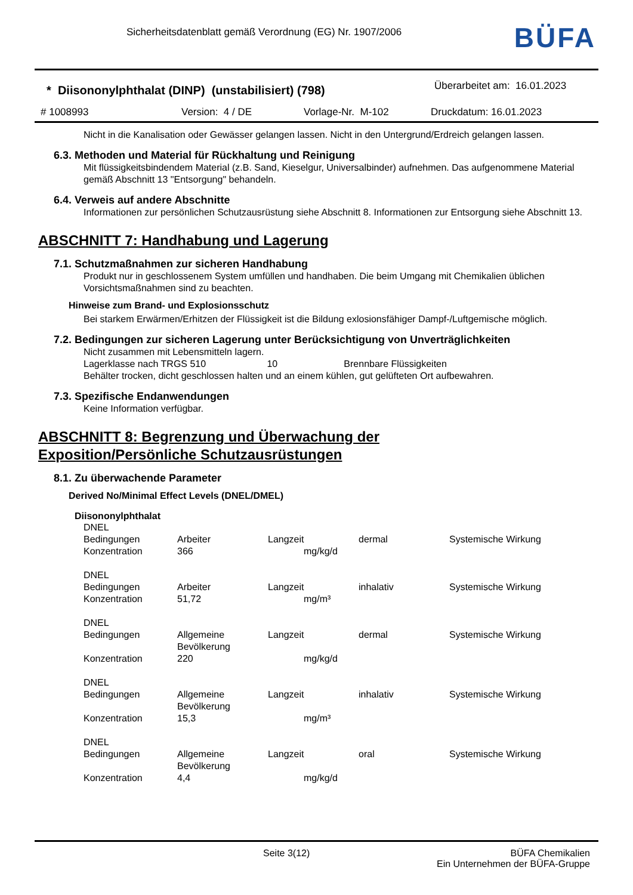Sicherheitsdatenblatt gemäß Verordnung (EG) Nr. 1907/2006
BÜFA
* Diisononylphthalat (DINP) (unstabilisiert) (798)
Überarbeitet am: 16.01.2023
# 1008993 Version: 4 / DE Vorlage-Nr. M-102 Druckdatum: 16.01.2023
Nicht in die Kanalisation oder Gewässer gelangen lassen. Nicht in den Untergrund/Erdreich gelangen lassen.
6.3. Methoden und Material für Rückhaltung und Reinigung
Mit flüssigkeitsbindendem Material (z.B. Sand, Kieselgur, Universalbinder) aufnehmen. Das aufgenommene Material gemäß Abschnitt 13 "Entsorgung" behandeln.
6.4. Verweis auf andere Abschnitte
Informationen zur persönlichen Schutzausrüstung siehe Abschnitt 8. Informationen zur Entsorgung siehe Abschnitt 13.
ABSCHNITT 7: Handhabung und Lagerung
7.1. Schutzmaßnahmen zur sicheren Handhabung
Produkt nur in geschlossenem System umfüllen und handhaben. Die beim Umgang mit Chemikalien üblichen Vorsichtsmaßnahmen sind zu beachten.
Hinweise zum Brand- und Explosionsschutz
Bei starkem Erwärmen/Erhitzen der Flüssigkeit ist die Bildung exlosionsfähiger Dampf-/Luftgemische möglich.
7.2. Bedingungen zur sicheren Lagerung unter Berücksichtigung von Unverträglichkeiten
Nicht zusammen mit Lebensmitteln lagern.
Lagerklasse nach TRGS 510 10 Brennbare Flüssigkeiten
Behälter trocken, dicht geschlossen halten und an einem kühlen, gut gelüfteten Ort aufbewahren.
7.3. Spezifische Endanwendungen
Keine Information verfügbar.
ABSCHNITT 8: Begrenzung und Überwachung der
Exposition/Persönliche Schutzausrüstungen
8.1. Zu überwachende Parameter
Derived No/Minimal Effect Levels (DNEL/DMEL)
Diisononylphthalat
| DNEL | | | | |
| Bedingungen | Arbeiter | Langzeit | dermal | Systemische Wirkung |
| Konzentration | 366 | mg/kg/d | | |
| DNEL | | | | |
| Bedingungen | Arbeiter | Langzeit | inhalativ | Systemische Wirkung |
| Konzentration | 51,72 | mg/m³ | | |
| DNEL | | | | |
| Bedingungen | Allgemeine Bevölkerung | Langzeit | dermal | Systemische Wirkung |
| Konzentration | 220 | mg/kg/d | | |
| DNEL | | | | |
| Bedingungen | Allgemeine Bevölkerung | Langzeit | inhalativ | Systemische Wirkung |
| Konzentration | 15,3 | mg/m³ | | |
| DNEL | | | | |
| Bedingungen | Allgemeine Bevölkerung | Langzeit | oral | Systemische Wirkung |
| Konzentration | 4,4 | mg/kg/d | | |
Seite 3(12) BÜFA Chemikalien
Ein Unternehmen der BÜFA-Gruppe